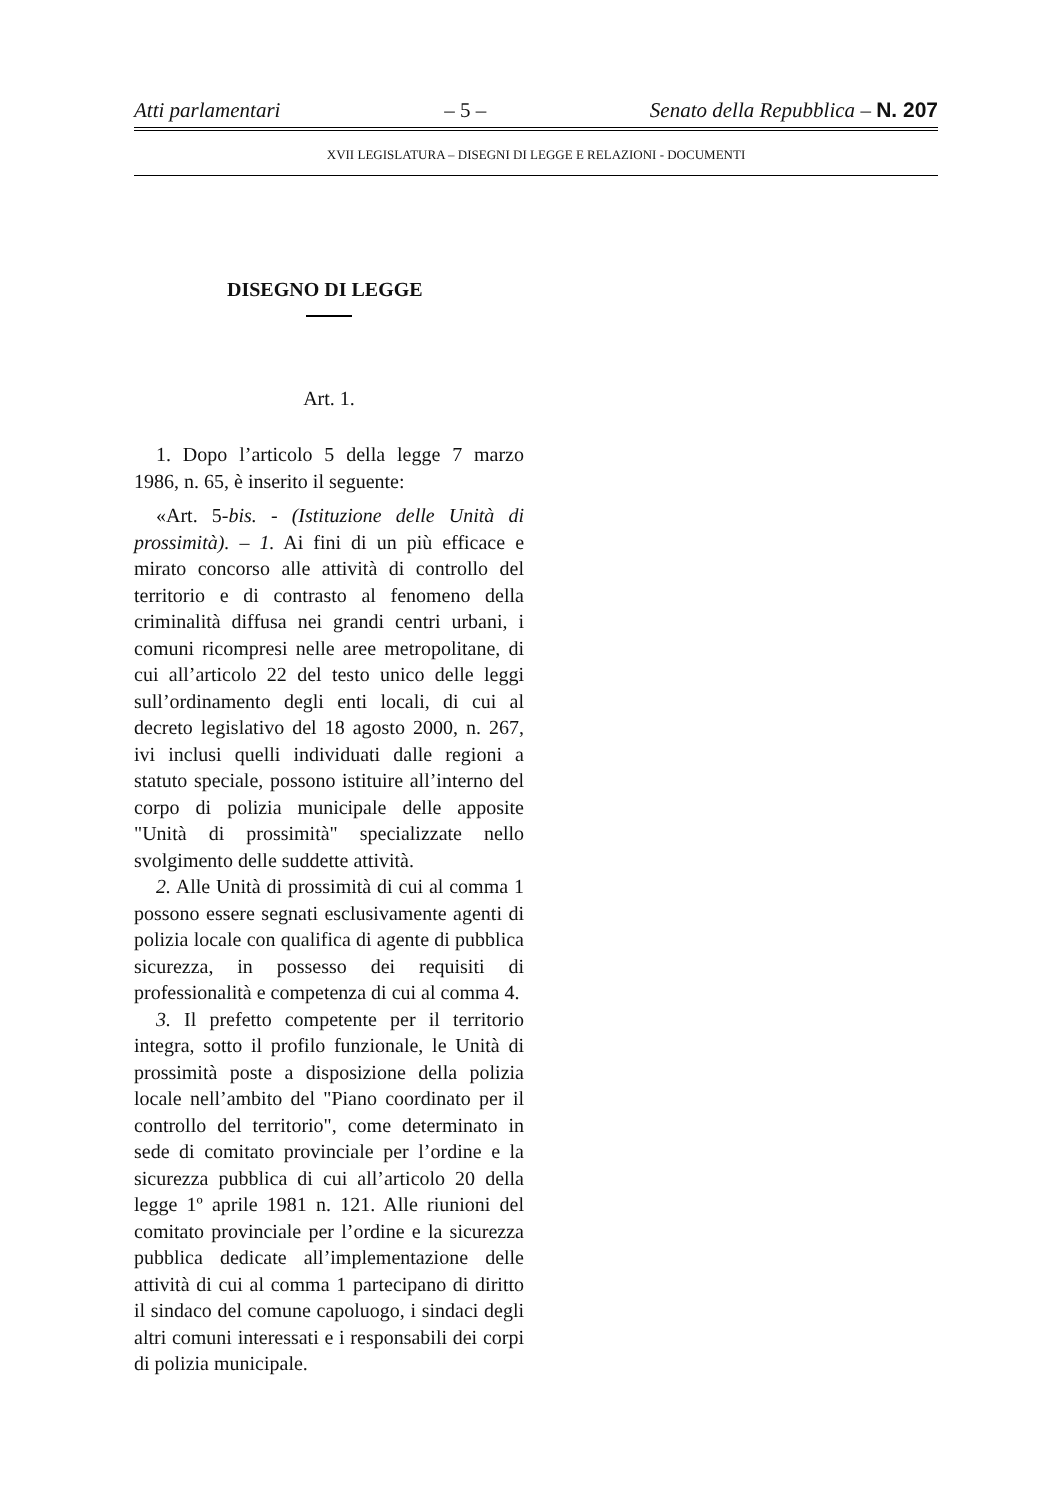Atti parlamentari – 5 – Senato della Repubblica – N. 207
XVII LEGISLATURA – DISEGNI DI LEGGE E RELAZIONI - DOCUMENTI
DISEGNO DI LEGGE
Art. 1.
1. Dopo l’articolo 5 della legge 7 marzo 1986, n. 65, è inserito il seguente:
«Art. 5-bis. - (Istituzione delle Unità di prossimità). – 1. Ai fini di un più efficace e mirato concorso alle attività di controllo del territorio e di contrasto al fenomeno della criminalità diffusa nei grandi centri urbani, i comuni ricompresi nelle aree metropolitane, di cui all’articolo 22 del testo unico delle leggi sull’ordinamento degli enti locali, di cui al decreto legislativo del 18 agosto 2000, n. 267, ivi inclusi quelli individuati dalle regioni a statuto speciale, possono istituire all’interno del corpo di polizia municipale delle apposite "Unità di prossimità" specializzate nello svolgimento delle suddette attività.
2. Alle Unità di prossimità di cui al comma 1 possono essere segnati esclusivamente agenti di polizia locale con qualifica di agente di pubblica sicurezza, in possesso dei requisiti di professionalità e competenza di cui al comma 4.
3. Il prefetto competente per il territorio integra, sotto il profilo funzionale, le Unità di prossimità poste a disposizione della polizia locale nell’ambito del "Piano coordinato per il controllo del territorio", come determinato in sede di comitato provinciale per l’ordine e la sicurezza pubblica di cui all’articolo 20 della legge 1º aprile 1981 n. 121. Alle riunioni del comitato provinciale per l’ordine e la sicurezza pubblica dedicate all’implementazione delle attività di cui al comma 1 partecipano di diritto il sindaco del comune capoluogo, i sindaci degli altri comuni interessati e i responsabili dei corpi di polizia municipale.